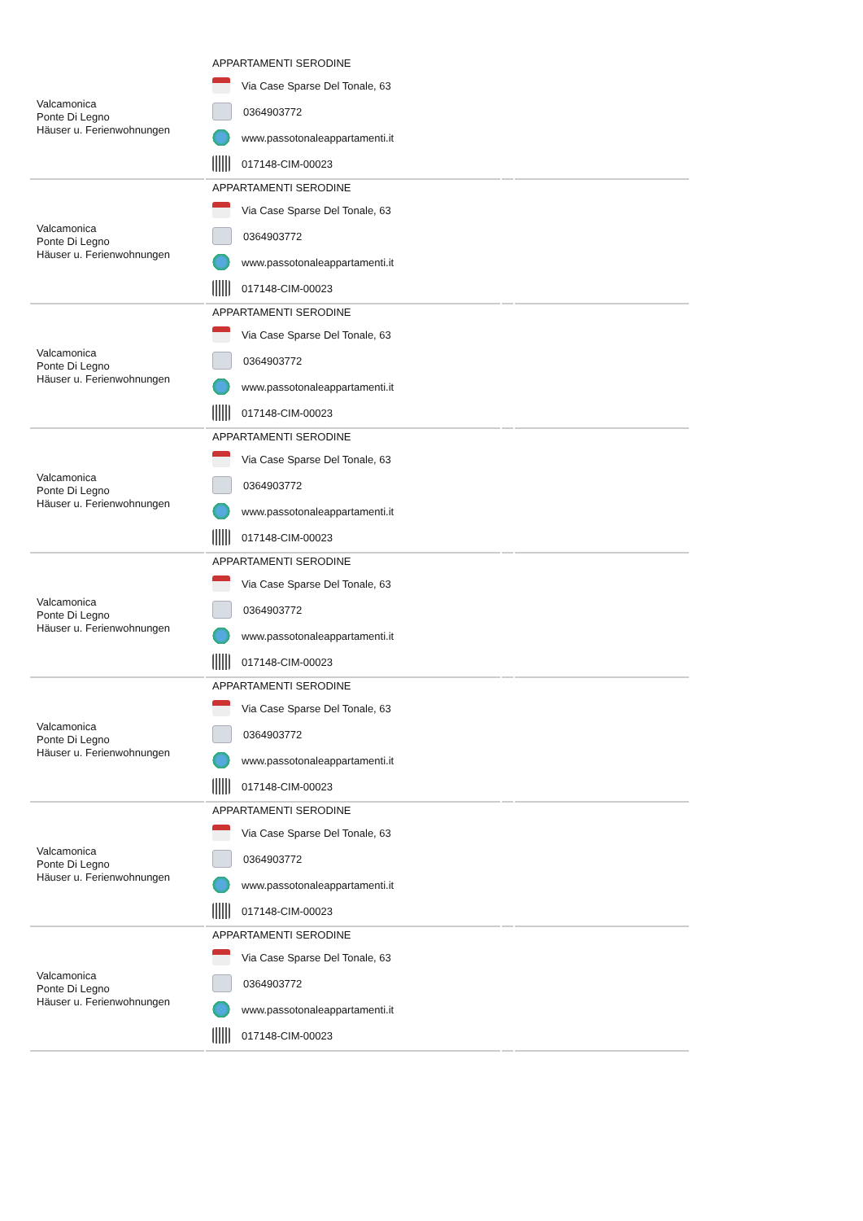| Valcamonica Ponte Di Legno Häuser u. Ferienwohnungen | APPARTAMENTI SERODINE Via Case Sparse Del Tonale, 63 0364903772 www.passotonaleappartamenti.it 017148-CIM-00023 | | |
| Valcamonica Ponte Di Legno Häuser u. Ferienwohnungen | APPARTAMENTI SERODINE Via Case Sparse Del Tonale, 63 0364903772 www.passotonaleappartamenti.it 017148-CIM-00023 | | |
| Valcamonica Ponte Di Legno Häuser u. Ferienwohnungen | APPARTAMENTI SERODINE Via Case Sparse Del Tonale, 63 0364903772 www.passotonaleappartamenti.it 017148-CIM-00023 | | |
| Valcamonica Ponte Di Legno Häuser u. Ferienwohnungen | APPARTAMENTI SERODINE Via Case Sparse Del Tonale, 63 0364903772 www.passotonaleappartamenti.it 017148-CIM-00023 | | |
| Valcamonica Ponte Di Legno Häuser u. Ferienwohnungen | APPARTAMENTI SERODINE Via Case Sparse Del Tonale, 63 0364903772 www.passotonaleappartamenti.it 017148-CIM-00023 | | |
| Valcamonica Ponte Di Legno Häuser u. Ferienwohnungen | APPARTAMENTI SERODINE Via Case Sparse Del Tonale, 63 0364903772 www.passotonaleappartamenti.it 017148-CIM-00023 | | |
| Valcamonica Ponte Di Legno Häuser u. Ferienwohnungen | APPARTAMENTI SERODINE Via Case Sparse Del Tonale, 63 0364903772 www.passotonaleappartamenti.it 017148-CIM-00023 | | |
| Valcamonica Ponte Di Legno Häuser u. Ferienwohnungen | APPARTAMENTI SERODINE Via Case Sparse Del Tonale, 63 0364903772 www.passotonaleappartamenti.it 017148-CIM-00023 | | |